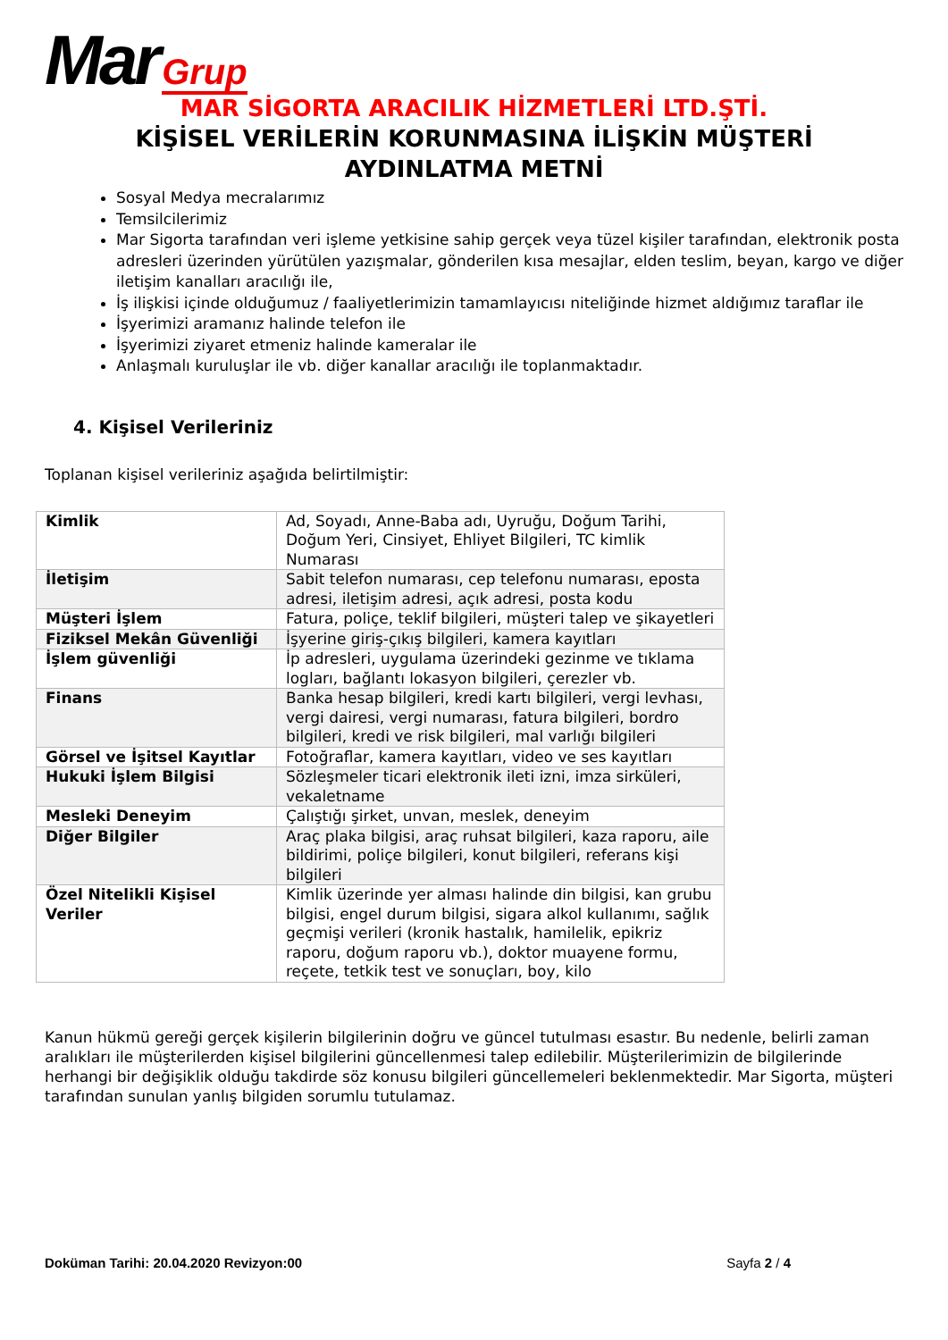Mar Grup
MAR SİGORTA ARACILIK HİZMETLERİ LTD.ŞTİ.
KİŞİSEL VERİLERİN KORUNMASINA İLİŞKİN MÜŞTERİ
AYDINLATMA METNİ
Sosyal Medya mecralarımız
Temsilcilerimiz
Mar Sigorta tarafından veri işleme yetkisine sahip gerçek veya tüzel kişiler tarafından, elektronik posta adresleri üzerinden yürütülen yazışmalar, gönderilen kısa mesajlar, elden teslim, beyan, kargo ve diğer iletişim kanalları aracılığı ile,
İş ilişkisi içinde olduğumuz / faaliyetlerimizin tamamlayıcısı niteliğinde hizmet aldığımız taraflar ile
İşyerimizi aramanız halinde telefon ile
İşyerimizi ziyaret etmeniz halinde kameralar ile
Anlaşmalı kuruluşlar ile vb. diğer kanallar aracılığı ile toplanmaktadır.
4. Kişisel Verileriniz
Toplanan kişisel verileriniz aşağıda belirtilmiştir:
| Kimlik | Ad, Soyadı, Anne-Baba adı, Uyruğu, Doğum Tarihi, Doğum Yeri, Cinsiyet, Ehliyet Bilgileri, TC kimlik Numarası |
| İletişim | Sabit telefon numarası, cep telefonu numarası, eposta adresi, iletişim adresi, açık adresi, posta kodu |
| Müşteri İşlem | Fatura, poliçe, teklif bilgileri, müşteri talep ve şikayetleri |
| Fiziksel Mekân Güvenliği | İşyerine giriş-çıkış bilgileri, kamera kayıtları |
| İşlem güvenliği | İp adresleri, uygulama üzerindeki gezinme ve tıklama logları, bağlantı lokasyon bilgileri, çerezler vb. |
| Finans | Banka hesap bilgileri, kredi kartı bilgileri, vergi levhası, vergi dairesi, vergi numarası, fatura bilgileri, bordro bilgileri, kredi ve risk bilgileri, mal varlığı bilgileri |
| Görsel ve İşitsel Kayıtlar | Fotoğraflar, kamera kayıtları, video ve ses kayıtları |
| Hukuki İşlem Bilgisi | Sözleşmeler ticari elektronik ileti izni, imza sirküleri, vekaletname |
| Mesleki Deneyim | Çalıştığı şirket, unvan, meslek, deneyim |
| Diğer Bilgiler | Araç plaka bilgisi, araç ruhsat bilgileri, kaza raporu, aile bildirimi, poliçe bilgileri, konut bilgileri, referans kişi bilgileri |
| Özel Nitelikli Kişisel Veriler | Kimlik üzerinde yer alması halinde din bilgisi, kan grubu bilgisi, engel durum bilgisi, sigara alkol kullanımı, sağlık geçmişi verileri (kronik hastalık, hamilelik, epikriz raporu, doğum raporu vb.), doktor muayene formu, reçete, tetkik test ve sonuçları, boy, kilo |
Kanun hükmü gereği gerçek kişilerin bilgilerinin doğru ve güncel tutulması esastır. Bu nedenle, belirli zaman aralıkları ile müşterilerden kişisel bilgilerini güncellenmesi talep edilebilir. Müşterilerimizin de bilgilerinde herhangi bir değişiklik olduğu takdirde söz konusu bilgileri güncellemeleri beklenmektedir. Mar Sigorta, müşteri tarafından sunulan yanlış bilgiden sorumlu tutulamaz.
Doküman Tarihi: 20.04.2020 Revizyon:00 Sayfa 2 / 4